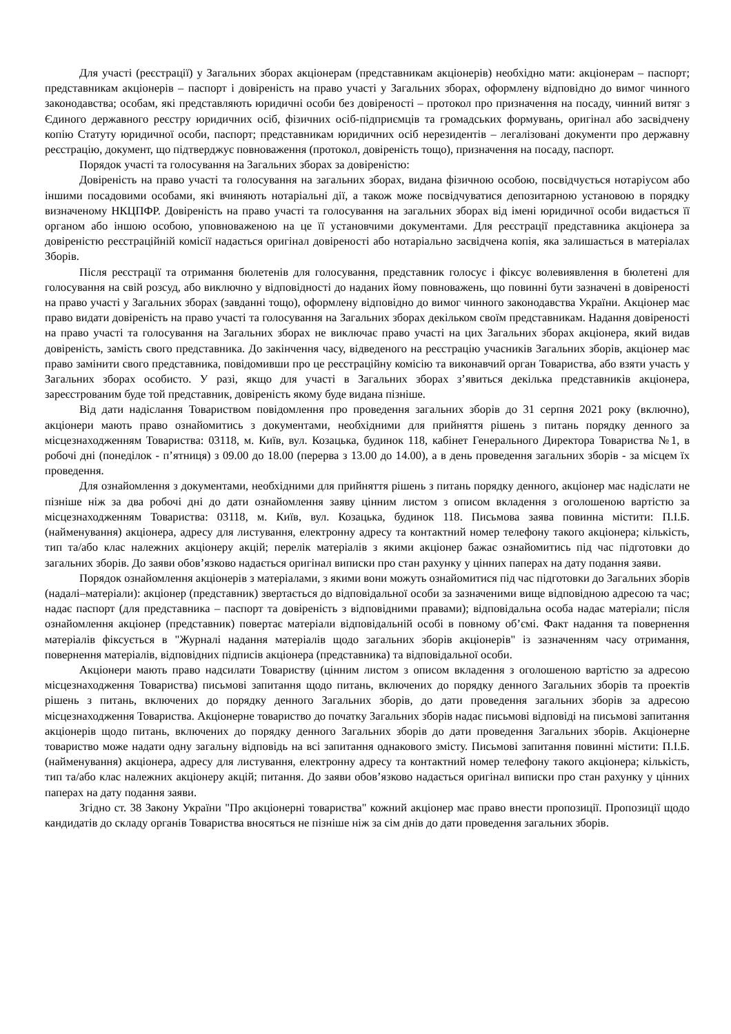Для участі (реєстрації) у Загальних зборах акціонерам (представникам акціонерів) необхідно мати: акціонерам – паспорт; представникам акціонерів – паспорт і довіреність на право участі у Загальних зборах, оформлену відповідно до вимог чинного законодавства; особам, які представляють юридичні особи без довіреності – протокол про призначення на посаду, чинний витяг з Єдиного державного реєстру юридичних осіб, фізичних осіб-підприємців та громадських формувань, оригінал або засвідчену копію Статуту юридичної особи, паспорт; представникам юридичних осіб нерезидентів – легалізовані документи про державну реєстрацію, документ, що підтверджує повноваження (протокол, довіреність тощо), призначення на посаду, паспорт.
Порядок участі та голосування на Загальних зборах за довіреністю:
Довіреність на право участі та голосування на загальних зборах, видана фізичною особою, посвідчується нотаріусом або іншими посадовими особами, які вчиняють нотаріальні дії, а також може посвідчуватися депозитарною установою в порядку визначеному НКЦПФР. Довіреність на право участі та голосування на загальних зборах від імені юридичної особи видається її органом або іншою особою, уповноваженою на це її установчими документами. Для реєстрації представника акціонера за довіреністю реєстраційній комісії надається оригінал довіреності або нотаріально засвідчена копія, яка залишається в матеріалах Зборів.
Після реєстрації та отримання бюлетенів для голосування, представник голосує і фіксує волевиявлення в бюлетені для голосування на свій розсуд, або виключно у відповідності до наданих йому повноважень, що повинні бути зазначені в довіреності на право участі у Загальних зборах (завданні тощо), оформлену відповідно до вимог чинного законодавства України. Акціонер має право видати довіреність на право участі та голосування на Загальних зборах декільком своїм представникам. Надання довіреності на право участі та голосування на Загальних зборах не виключає право участі на цих Загальних зборах акціонера, який видав довіреність, замість свого представника. До закінчення часу, відведеного на реєстрацію учасників Загальних зборів, акціонер має право замінити свого представника, повідомивши про це реєстраційну комісію та виконавчий орган Товариства, або взяти участь у Загальних зборах особисто. У разі, якщо для участі в Загальних зборах з’явиться декілька представників акціонера, зареєстрованим буде той представник, довіреність якому буде видана пізніше.
Від дати надіслання Товариством повідомлення про проведення загальних зборів до 31 серпня 2021 року (включно), акціонери мають право ознайомитись з документами, необхідними для прийняття рішень з питань порядку денного за місцезнаходженням Товариства: 03118, м. Київ, вул. Козацька, будинок 118, кабінет Генерального Директора Товариства №1, в робочі дні (понеділок - п’ятниця) з 09.00 до 18.00 (перерва з 13.00 до 14.00), а в день проведення загальних зборів - за місцем їх проведення.
Для ознайомлення з документами, необхідними для прийняття рішень з питань порядку денного, акціонер має надіслати не пізніше ніж за два робочі дні до дати ознайомлення заяву цінним листом з описом вкладення з оголошеною вартістю за місцезнаходженням Товариства: 03118, м. Київ, вул. Козацька, будинок 118. Письмова заява повинна містити: П.І.Б. (найменування) акціонера, адресу для листування, електронну адресу та контактний номер телефону такого акціонера; кількість, тип та/або клас належних акціонеру акцій; перелік матеріалів з якими акціонер бажає ознайомитись під час підготовки до загальних зборів. До заяви обов’язково надається оригінал виписки про стан рахунку у цінних паперах на дату подання заяви.
Порядок ознайомлення акціонерів з матеріалами, з якими вони можуть ознайомитися під час підготовки до Загальних зборів (надалі–матеріали): акціонер (представник) звертається до відповідальної особи за зазначеними вище відповідною адресою та час; надає паспорт (для представника – паспорт та довіреність з відповідними правами); відповідальна особа надає матеріали; після ознайомлення акціонер (представник) повертає матеріали відповідальній особі в повному об’ємі. Факт надання та повернення матеріалів фіксується в "Журналі надання матеріалів щодо загальних зборів акціонерів" із зазначенням часу отримання, повернення матеріалів, відповідних підписів акціонера (представника) та відповідальної особи.
Акціонери мають право надсилати Товариству (цінним листом з описом вкладення з оголошеною вартістю за адресою місцезнаходження Товариства) письмові запитання щодо питань, включених до порядку денного Загальних зборів та проектів рішень з питань, включених до порядку денного Загальних зборів, до дати проведення загальних зборів за адресою місцезнаходження Товариства. Акціонерне товариство до початку Загальних зборів надає письмові відповіді на письмові запитання акціонерів щодо питань, включених до порядку денного Загальних зборів до дати проведення Загальних зборів. Акціонерне товариство може надати одну загальну відповідь на всі запитання однакового змісту. Письмові запитання повинні містити: П.І.Б. (найменування) акціонера, адресу для листування, електронну адресу та контактний номер телефону такого акціонера; кількість, тип та/або клас належних акціонеру акцій; питання. До заяви обов’язково надається оригінал виписки про стан рахунку у цінних паперах на дату подання заяви.
Згідно ст. 38 Закону України "Про акціонерні товариства" кожний акціонер має право внести пропозиції. Пропозиції щодо кандидатів до складу органів Товариства вносяться не пізніше ніж за сім днів до дати проведення загальних зборів.